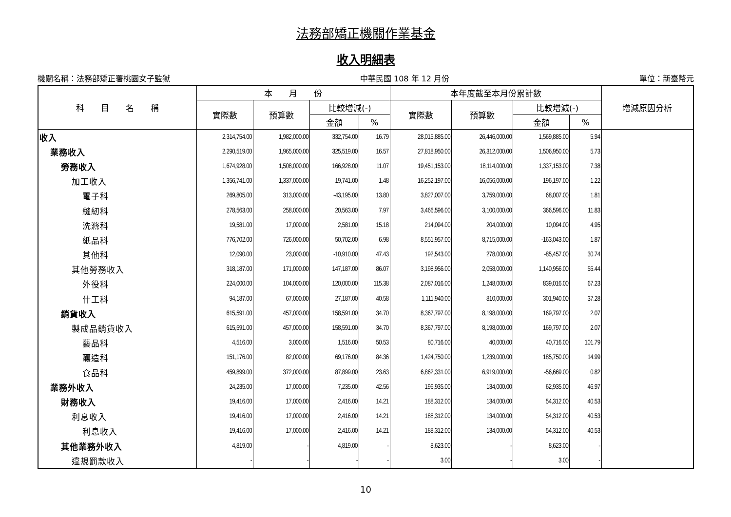法務部矯正機關作業基金
收入明細表
機關名稱：法務部矯正署桃園女子監獄 中華民國 108 年 12 月份 單位：新臺幣元
| 科 目 名 稱 | 本 月 份 | | | | 本年度截至本月份累計數 | | | | 增減原因分析 |
| --- | --- | --- | --- | --- | --- | --- | --- | --- | --- |
| | 實際數 | 預算數 | 比較增減(-) | | 實際數 | 預算數 | 比較增減(-) | | |
| | | | 金額 | % | | | 金額 | % | |
| 收入 | 2,314,754.00 | 1,982,000.00 | 332,754.00 | 16.79 | 28,015,885.00 | 26,446,000.00 | 1,569,885.00 | 5.94 | |
| 業務收入 | 2,290,519.00 | 1,965,000.00 | 325,519.00 | 16.57 | 27,818,950.00 | 26,312,000.00 | 1,506,950.00 | 5.73 | |
| 勞務收入 | 1,674,928.00 | 1,508,000.00 | 166,928.00 | 11.07 | 19,451,153.00 | 18,114,000.00 | 1,337,153.00 | 7.38 | |
| 加工收入 | 1,356,741.00 | 1,337,000.00 | 19,741.00 | 1.48 | 16,252,197.00 | 16,056,000.00 | 196,197.00 | 1.22 | |
| 電子科 | 269,805.00 | 313,000.00 | -43,195.00 | 13.80 | 3,827,007.00 | 3,759,000.00 | 68,007.00 | 1.81 | |
| 縫紉科 | 278,563.00 | 258,000.00 | 20,563.00 | 7.97 | 3,466,596.00 | 3,100,000.00 | 366,596.00 | 11.83 | |
| 洗滌科 | 19,581.00 | 17,000.00 | 2,581.00 | 15.18 | 214,094.00 | 204,000.00 | 10,094.00 | 4.95 | |
| 紙品科 | 776,702.00 | 726,000.00 | 50,702.00 | 6.98 | 8,551,957.00 | 8,715,000.00 | -163,043.00 | 1.87 | |
| 其他科 | 12,090.00 | 23,000.00 | -10,910.00 | 47.43 | 192,543.00 | 278,000.00 | -85,457.00 | 30.74 | |
| 其他勞務收入 | 318,187.00 | 171,000.00 | 147,187.00 | 86.07 | 3,198,956.00 | 2,058,000.00 | 1,140,956.00 | 55.44 | |
| 外役科 | 224,000.00 | 104,000.00 | 120,000.00 | 115.38 | 2,087,016.00 | 1,248,000.00 | 839,016.00 | 67.23 | |
| 什工科 | 94,187.00 | 67,000.00 | 27,187.00 | 40.58 | 1,111,940.00 | 810,000.00 | 301,940.00 | 37.28 | |
| 銷貨收入 | 615,591.00 | 457,000.00 | 158,591.00 | 34.70 | 8,367,797.00 | 8,198,000.00 | 169,797.00 | 2.07 | |
| 製成品銷貨收入 | 615,591.00 | 457,000.00 | 158,591.00 | 34.70 | 8,367,797.00 | 8,198,000.00 | 169,797.00 | 2.07 | |
| 藝品科 | 4,516.00 | 3,000.00 | 1,516.00 | 50.53 | 80,716.00 | 40,000.00 | 40,716.00 | 101.79 | |
| 釀造科 | 151,176.00 | 82,000.00 | 69,176.00 | 84.36 | 1,424,750.00 | 1,239,000.00 | 185,750.00 | 14.99 | |
| 食品科 | 459,899.00 | 372,000.00 | 87,899.00 | 23.63 | 6,862,331.00 | 6,919,000.00 | -56,669.00 | 0.82 | |
| 業務外收入 | 24,235.00 | 17,000.00 | 7,235.00 | 42.56 | 196,935.00 | 134,000.00 | 62,935.00 | 46.97 | |
| 財務收入 | 19,416.00 | 17,000.00 | 2,416.00 | 14.21 | 188,312.00 | 134,000.00 | 54,312.00 | 40.53 | |
| 利息收入 | 19,416.00 | 17,000.00 | 2,416.00 | 14.21 | 188,312.00 | 134,000.00 | 54,312.00 | 40.53 | |
| 利息收入 | 19,416.00 | 17,000.00 | 2,416.00 | 14.21 | 188,312.00 | 134,000.00 | 54,312.00 | 40.53 | |
| 其他業務外收入 | 4,819.00 | - | 4,819.00 | - | 8,623.00 | - | 8,623.00 | - | |
| 違規罰款收入 | - | - | - | - | 3.00 | - | 3.00 | - | |
10